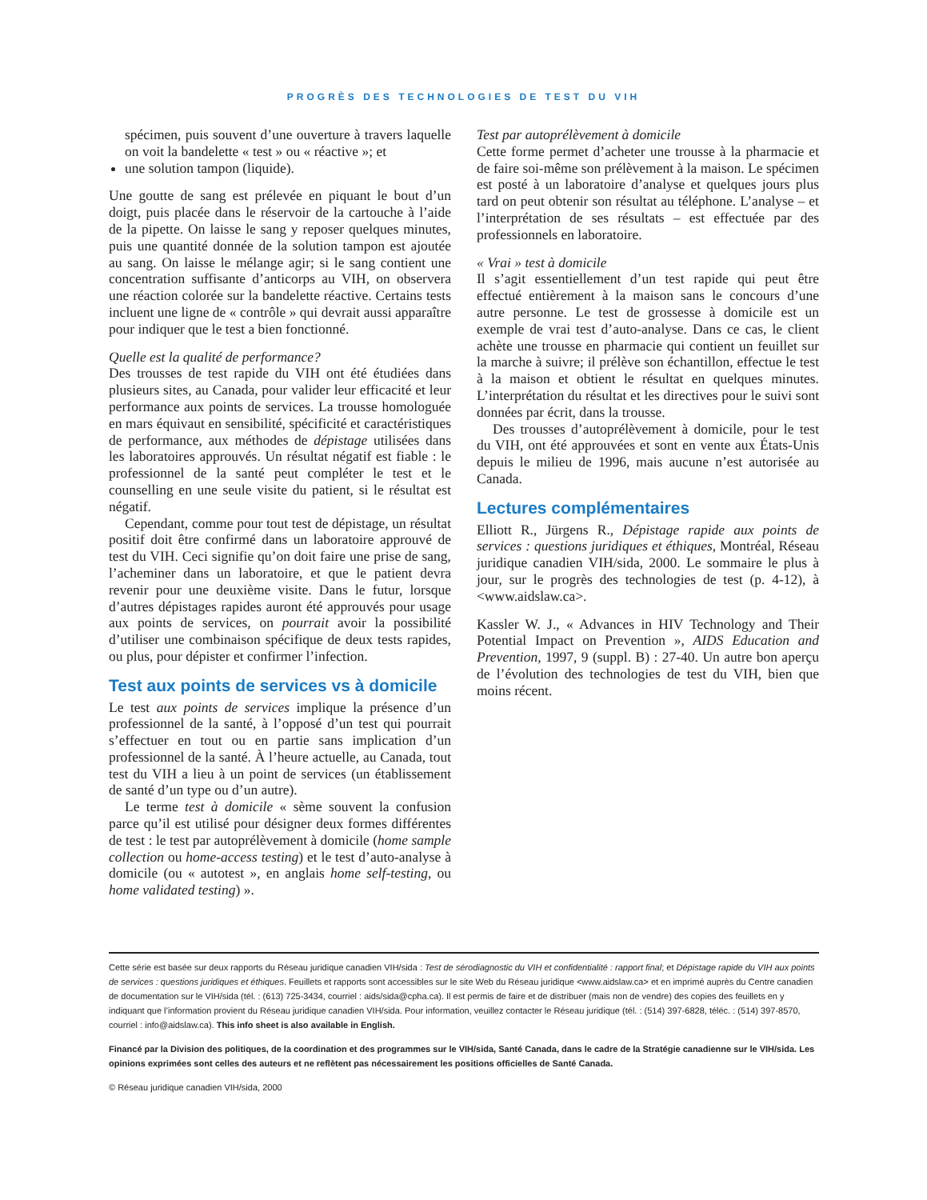PROGRÈS DES TECHNOLOGIES DE TEST DU VIH
spécimen, puis souvent d’une ouverture à travers laquelle on voit la bandelette « test » ou « réactive »; et
une solution tampon (liquide).
Une goutte de sang est prélevée en piquant le bout d’un doigt, puis placée dans le réservoir de la cartouche à l’aide de la pipette. On laisse le sang y reposer quelques minutes, puis une quantité donnée de la solution tampon est ajoutée au sang. On laisse le mélange agir; si le sang contient une concentration suffisante d’anticorps au VIH, on observera une réaction colorée sur la bandelette réactive. Certains tests incluent une ligne de « contrôle » qui devrait aussi apparaître pour indiquer que le test a bien fonctionné.
Quelle est la qualité de performance?
Des trousses de test rapide du VIH ont été étudiées dans plusieurs sites, au Canada, pour valider leur efficacité et leur performance aux points de services. La trousse homologuée en mars équivaut en sensibilité, spécificité et caractéristiques de performance, aux méthodes de dépistage utilisées dans les laboratoires approuvés. Un résultat négatif est fiable : le professionnel de la santé peut compléter le test et le counselling en une seule visite du patient, si le résultat est négatif.
Cependant, comme pour tout test de dépistage, un résultat positif doit être confirmé dans un laboratoire approuvé de test du VIH. Ceci signifie qu’on doit faire une prise de sang, l’acheminer dans un laboratoire, et que le patient devra revenir pour une deuxième visite. Dans le futur, lorsque d’autres dépistages rapides auront été approuvés pour usage aux points de services, on pourrait avoir la possibilité d’utiliser une combinaison spécifique de deux tests rapides, ou plus, pour dépister et confirmer l’infection.
Test aux points de services vs à domicile
Le test aux points de services implique la présence d’un professionnel de la santé, à l’opposé d’un test qui pourrait s’effectuer en tout ou en partie sans implication d’un professionnel de la santé. À l’heure actuelle, au Canada, tout test du VIH a lieu à un point de services (un établissement de santé d’un type ou d’un autre).
Le terme test à domicile « sème souvent la confusion parce qu’il est utilisé pour désigner deux formes différentes de test : le test par autoprélèvement à domicile (home sample collection ou home-access testing) et le test d’auto-analyse à domicile (ou « autotest », en anglais home self-testing, ou home validated testing) ».
Test par autoprélèvement à domicile
Cette forme permet d’acheter une trousse à la pharmacie et de faire soi-même son prélèvement à la maison. Le spécimen est posté à un laboratoire d’analyse et quelques jours plus tard on peut obtenir son résultat au téléphone. L’analyse – et l’interprétation de ses résultats – est effectuée par des professionnels en laboratoire.
« Vrai » test à domicile
Il s’agit essentiellement d’un test rapide qui peut être effectué entièrement à la maison sans le concours d’une autre personne. Le test de grossesse à domicile est un exemple de vrai test d’auto-analyse. Dans ce cas, le client achète une trousse en pharmacie qui contient un feuillet sur la marche à suivre; il prélève son échantillon, effectue le test à la maison et obtient le résultat en quelques minutes. L’interprétation du résultat et les directives pour le suivi sont données par écrit, dans la trousse.
Des trousses d’autoprélèvement à domicile, pour le test du VIH, ont été approuvées et sont en vente aux États-Unis depuis le milieu de 1996, mais aucune n’est autorisée au Canada.
Lectures complémentaires
Elliott R., Jürgens R., Dépistage rapide aux points de services : questions juridiques et éthiques, Montréal, Réseau juridique canadien VIH/sida, 2000. Le sommaire le plus à jour, sur le progrès des technologies de test (p. 4-12), à <www.aidslaw.ca>.
Kassler W. J., « Advances in HIV Technology and Their Potential Impact on Prevention », AIDS Education and Prevention, 1997, 9 (suppl. B) : 27-40. Un autre bon aperçu de l’évolution des technologies de test du VIH, bien que moins récent.
Cette série est basée sur deux rapports du Réseau juridique canadien VIH/sida : Test de sérodiagnostic du VIH et confidentialité : rapport final; et Dépistage rapide du VIH aux points de services : questions juridiques et éthiques. Feuillets et rapports sont accessibles sur le site Web du Réseau juridique <www.aidslaw.ca> et en imprimé auprès du Centre canadien de documentation sur le VIH/sida (tél. : (613) 725-3434, courriel : aids/sida@cpha.ca). Il est permis de faire et de distribuer (mais non de vendre) des copies des feuillets en y indiquant que l’information provient du Réseau juridique canadien VIH/sida. Pour information, veuillez contacter le Réseau juridique (tél. : (514) 397-6828, téléc. : (514) 397-8570, courriel : info@aidslaw.ca). This info sheet is also available in English.
Financé par la Division des politiques, de la coordination et des programmes sur le VIH/sida, Santé Canada, dans le cadre de la Stratégie canadienne sur le VIH/sida. Les opinions exprimées sont celles des auteurs et ne reflètent pas nécessairement les positions officielles de Santé Canada.
© Réseau juridique canadien VIH/sida, 2000